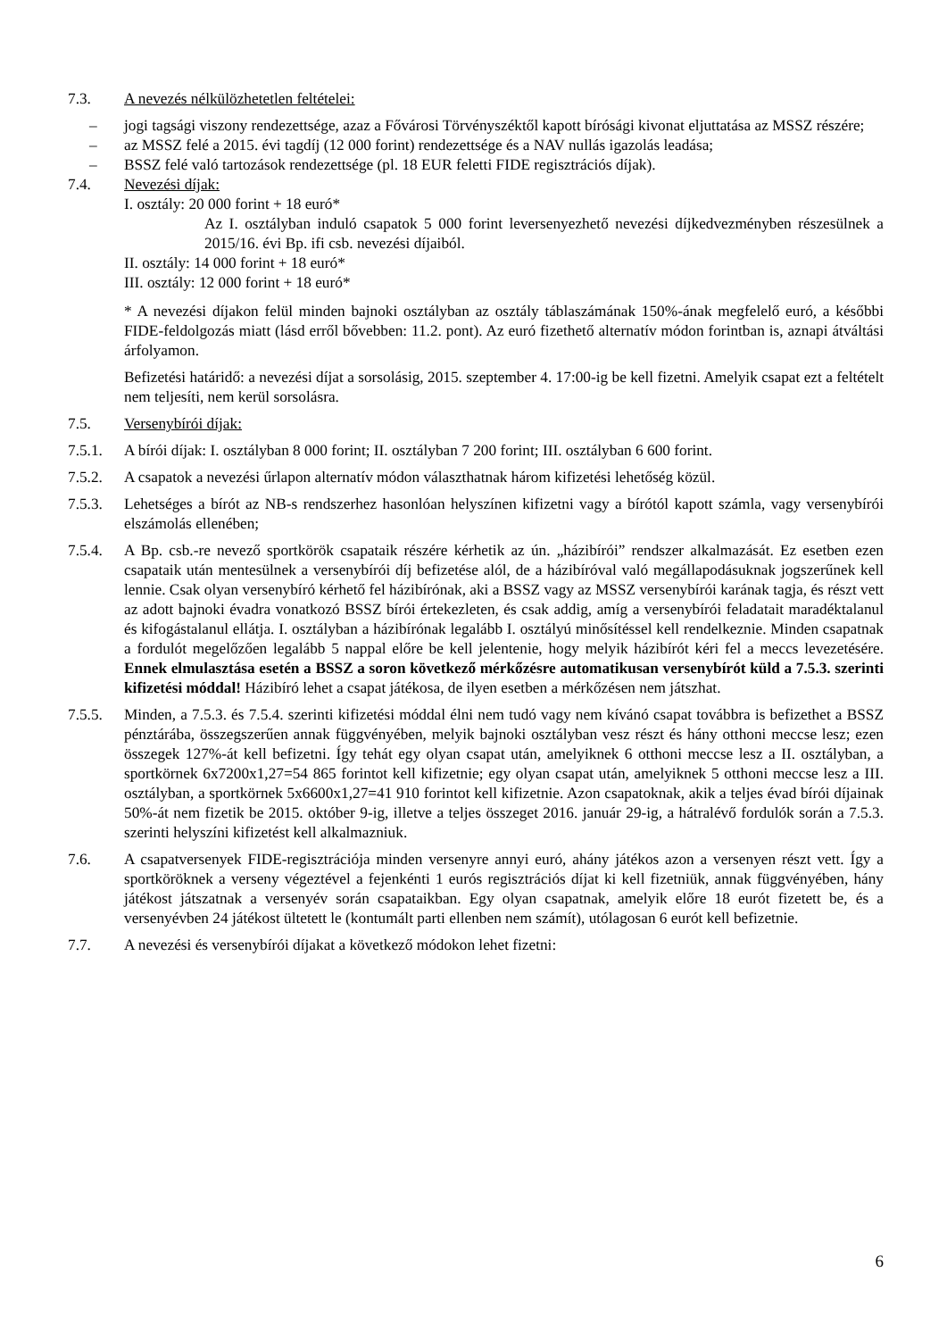7.3. A nevezés nélkülözhetetlen feltételei:
– jogi tagsági viszony rendezettsége, azaz a Fővárosi Törvényszéktől kapott bírósági kivonat eljuttatása az MSSZ részére;
– az MSSZ felé a 2015. évi tagdíj (12 000 forint) rendezettsége és a NAV nullás igazolás leadása;
– BSSZ felé való tartozások rendezettsége (pl. 18 EUR feletti FIDE regisztrációs díjak).
7.4. Nevezési díjak:
I. osztály: 20 000 forint + 18 euró*
Az I. osztályban induló csapatok 5 000 forint leversenyezhető nevezési díjkedvezményben részesülnek a 2015/16. évi Bp. ifi csb. nevezési díjaiból.
II. osztály: 14 000 forint + 18 euró*
III. osztály: 12 000 forint + 18 euró*
* A nevezési díjakon felül minden bajnoki osztályban az osztály táblaszámának 150%-ának megfelelő euró, a későbbi FIDE-feldolgozás miatt (lásd erről bővebben: 11.2. pont). Az euró fizethető alternatív módon forintban is, aznapi átváltási árfolyamon.
Befizetési határidő: a nevezési díjat a sorsolásig, 2015. szeptember 4. 17:00-ig be kell fizetni. Amelyik csapat ezt a feltételt nem teljesíti, nem kerül sorsolásra.
7.5. Versenybírói díjak:
7.5.1. A bírói díjak: I. osztályban 8 000 forint; II. osztályban 7 200 forint; III. osztályban 6 600 forint.
7.5.2. A csapatok a nevezési űrlapon alternatív módon választhatnak három kifizetési lehetőség közül.
7.5.3. Lehetséges a bírót az NB-s rendszerhez hasonlóan helyszínen kifizetni vagy a bírótól kapott számla, vagy versenybírói elszámolás ellenében;
7.5.4. A Bp. csb.-re nevező sportkörök csapataik részére kérhetik az ún. „házibírói” rendszer alkalmazását. Ez esetben ezen csapataik után mentesülnek a versenybírói díj befizetése alól, de a házibíróval való megállapodásuknak jogszerűnek kell lennie. Csak olyan versenybíró kérhető fel házibírónak, aki a BSSZ vagy az MSSZ versenybírói karának tagja, és részt vett az adott bajnoki évadra vonatkozó BSSZ bírói értekezleten, és csak addig, amíg a versenybírói feladatait maradéktalanul és kifogástalanul ellátja. I. osztályban a házibírónak legalább I. osztályú minősítéssel kell rendelkeznie. Minden csapatnak a fordulót megelőzően legalább 5 nappal előre be kell jelentenie, hogy melyik házibírót kéri fel a meccs levezetésére. Ennek elmulasztása esetén a BSSZ a soron következő mérkőzésre automatikusan versenybírót küld a 7.5.3. szerinti kifizetési móddal! Házibíró lehet a csapat játékosa, de ilyen esetben a mérkőzésen nem játszhat.
7.5.5. Minden, a 7.5.3. és 7.5.4. szerinti kifizetési móddal élni nem tudó vagy nem kívánó csapat továbbra is befizethet a BSSZ pénztárába, összegszerűen annak függvényében, melyik bajnoki osztályban vesz részt és hány otthoni meccse lesz; ezen összegek 127%-át kell befizetni. Így tehát egy olyan csapat után, amelyiknek 6 otthoni meccse lesz a II. osztályban, a sportkörnek 6x7200x1,27=54 865 forintot kell kifizetnie; egy olyan csapat után, amelyiknek 5 otthoni meccse lesz a III. osztályban, a sportkörnek 5x6600x1,27=41 910 forintot kell kifizetnie. Azon csapatoknak, akik a teljes évad bírói díjainak 50%-át nem fizetik be 2015. október 9-ig, illetve a teljes összeget 2016. január 29-ig, a hátralévő fordulók során a 7.5.3. szerinti helyszíni kifizetést kell alkalmazniuk.
7.6. A csapatversenyek FIDE-regisztrációja minden versenyre annyi euró, ahány játékos azon a versenyen részt vett. Így a sportköröknek a verseny végeztével a fejenkénti 1 eurós regisztrációs díjat ki kell fizetniük, annak függvényében, hány játékost játszatnak a versenyév során csapataikban. Egy olyan csapatnak, amelyik előre 18 eurót fizetett be, és a versenyévben 24 játékost ültetett le (kontumált parti ellenben nem számít), utólagosan 6 eurót kell befizetnie.
7.7. A nevezési és versenybírói díjakat a következő módokon lehet fizetni:
6